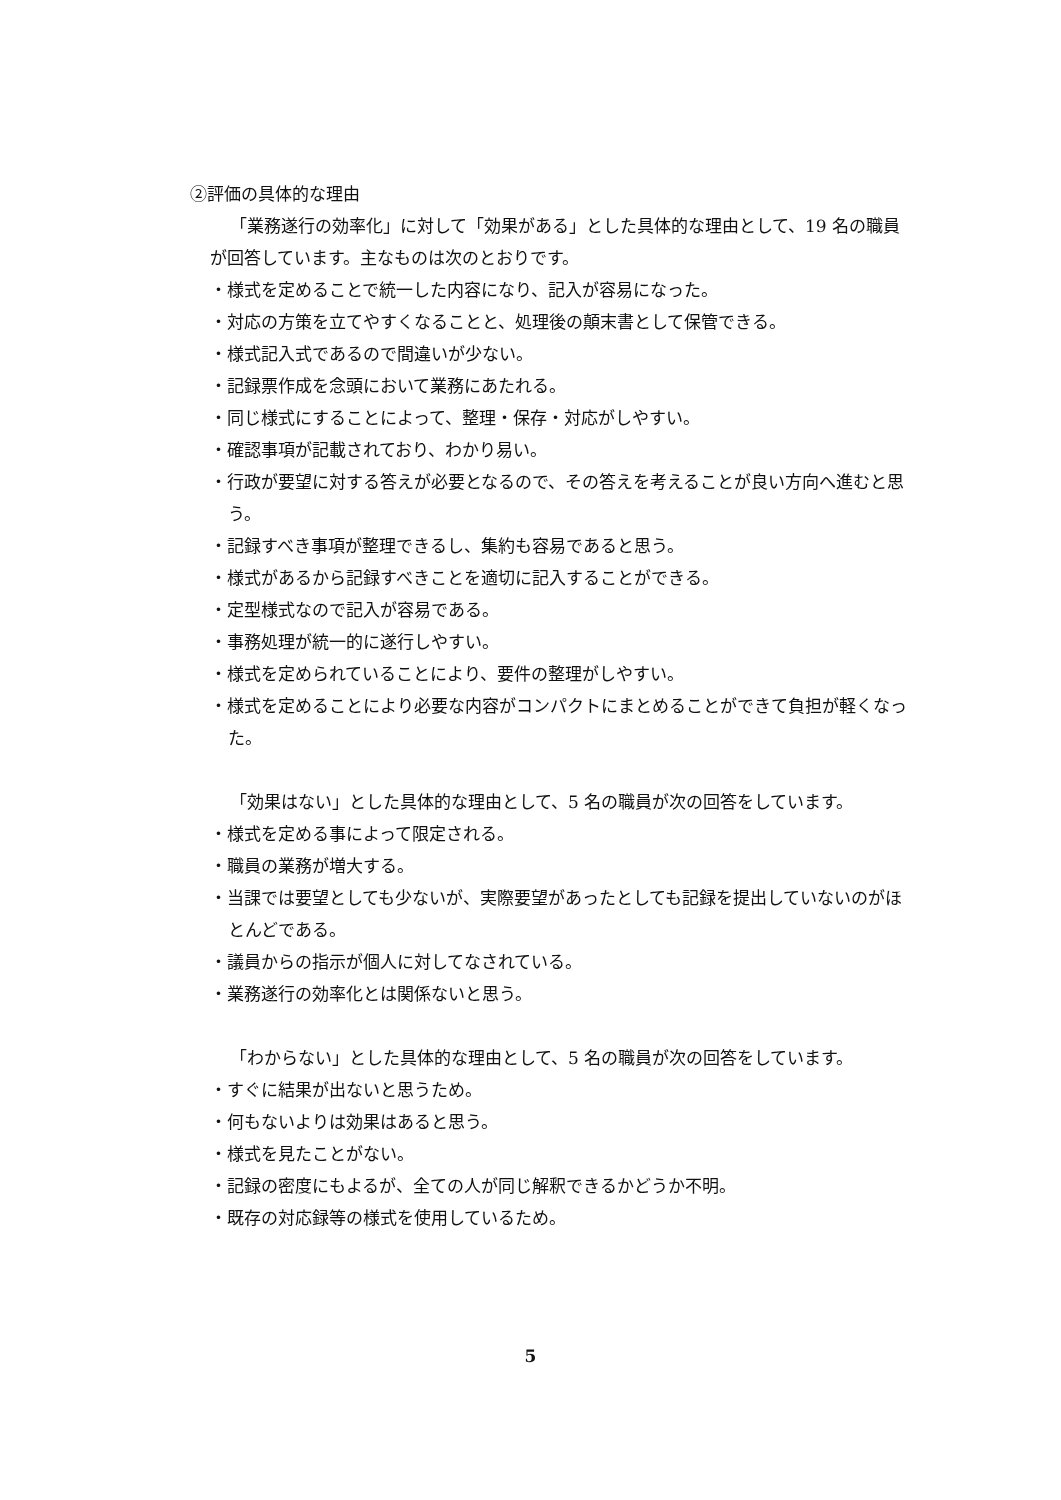②評価の具体的な理由
「業務遂行の効率化」に対して「効果がある」とした具体的な理由として、19 名の職員が回答しています。主なものは次のとおりです。
・様式を定めることで統一した内容になり、記入が容易になった。
・対応の方策を立てやすくなることと、処理後の顛末書として保管できる。
・様式記入式であるので間違いが少ない。
・記録票作成を念頭において業務にあたれる。
・同じ様式にすることによって、整理・保存・対応がしやすい。
・確認事項が記載されており、わかり易い。
・行政が要望に対する答えが必要となるので、その答えを考えることが良い方向へ進むと思う。
・記録すべき事項が整理できるし、集約も容易であると思う。
・様式があるから記録すべきことを適切に記入することができる。
・定型様式なので記入が容易である。
・事務処理が統一的に遂行しやすい。
・様式を定められていることにより、要件の整理がしやすい。
・様式を定めることにより必要な内容がコンパクトにまとめることができて負担が軽くなった。
「効果はない」とした具体的な理由として、5 名の職員が次の回答をしています。
・様式を定める事によって限定される。
・職員の業務が増大する。
・当課では要望としても少ないが、実際要望があったとしても記録を提出していないのがほとんどである。
・議員からの指示が個人に対してなされている。
・業務遂行の効率化とは関係ないと思う。
「わからない」とした具体的な理由として、5 名の職員が次の回答をしています。
・すぐに結果が出ないと思うため。
・何もないよりは効果はあると思う。
・様式を見たことがない。
・記録の密度にもよるが、全ての人が同じ解釈できるかどうか不明。
・既存の対応録等の様式を使用しているため。
5